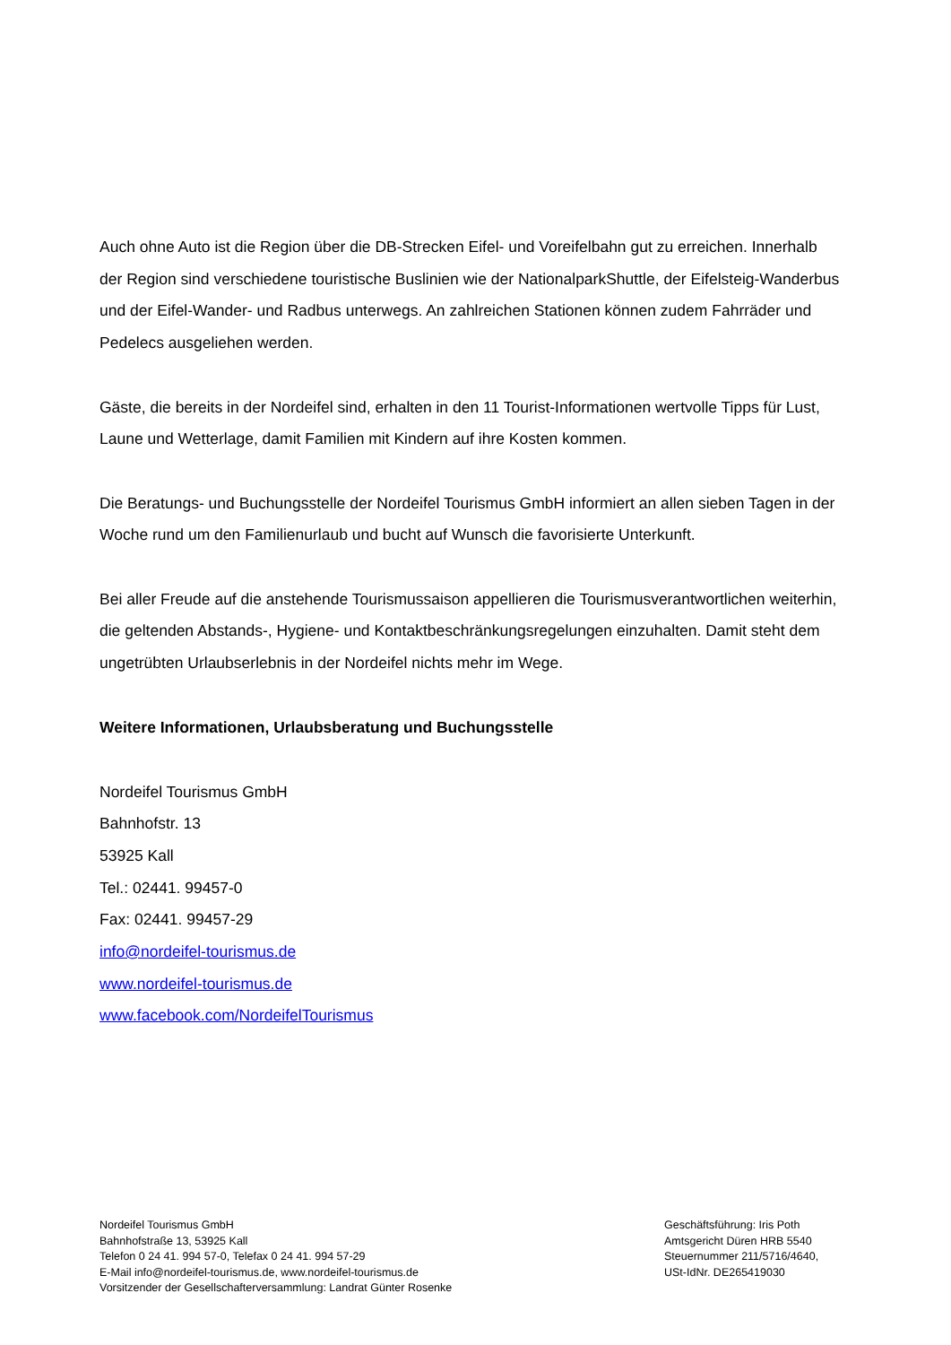Auch ohne Auto ist die Region über die DB-Strecken Eifel- und Voreifelbahn gut zu erreichen. Innerhalb der Region sind verschiedene touristische Buslinien wie der NationalparkShuttle, der Eifelsteig-Wanderbus und der Eifel-Wander- und Radbus unterwegs. An zahlreichen Stationen können zudem Fahrräder und Pedelecs ausgeliehen werden.
Gäste, die bereits in der Nordeifel sind, erhalten in den 11 Tourist-Informationen wertvolle Tipps für Lust, Laune und Wetterlage, damit Familien mit Kindern auf ihre Kosten kommen.
Die Beratungs- und Buchungsstelle der Nordeifel Tourismus GmbH informiert an allen sieben Tagen in der Woche rund um den Familienurlaub und bucht auf Wunsch die favorisierte Unterkunft.
Bei aller Freude auf die anstehende Tourismussaison appellieren die Tourismusverantwortlichen weiterhin, die geltenden Abstands-, Hygiene- und Kontaktbeschränkungsregelungen einzuhalten. Damit steht dem ungetrübten Urlaubserlebnis in der Nordeifel nichts mehr im Wege.
Weitere Informationen, Urlaubsberatung und Buchungsstelle
Nordeifel Tourismus GmbH
Bahnhofstr. 13
53925 Kall
Tel.: 02441. 99457-0
Fax: 02441. 99457-29
info@nordeifel-tourismus.de
www.nordeifel-tourismus.de
www.facebook.com/NordeifelTourismus
Nordeifel Tourismus GmbH
Bahnhofstraße 13, 53925 Kall
Telefon 0 24 41. 994 57-0, Telefax 0 24 41. 994 57-29
E-Mail info@nordeifel-tourismus.de, www.nordeifel-tourismus.de
Vorsitzender der Gesellschafterversammlung: Landrat Günter Rosenke
Geschäftsführung: Iris Poth
Amtsgericht Düren HRB 5540
Steuernummer 211/5716/4640,
USt-IdNr. DE265419030